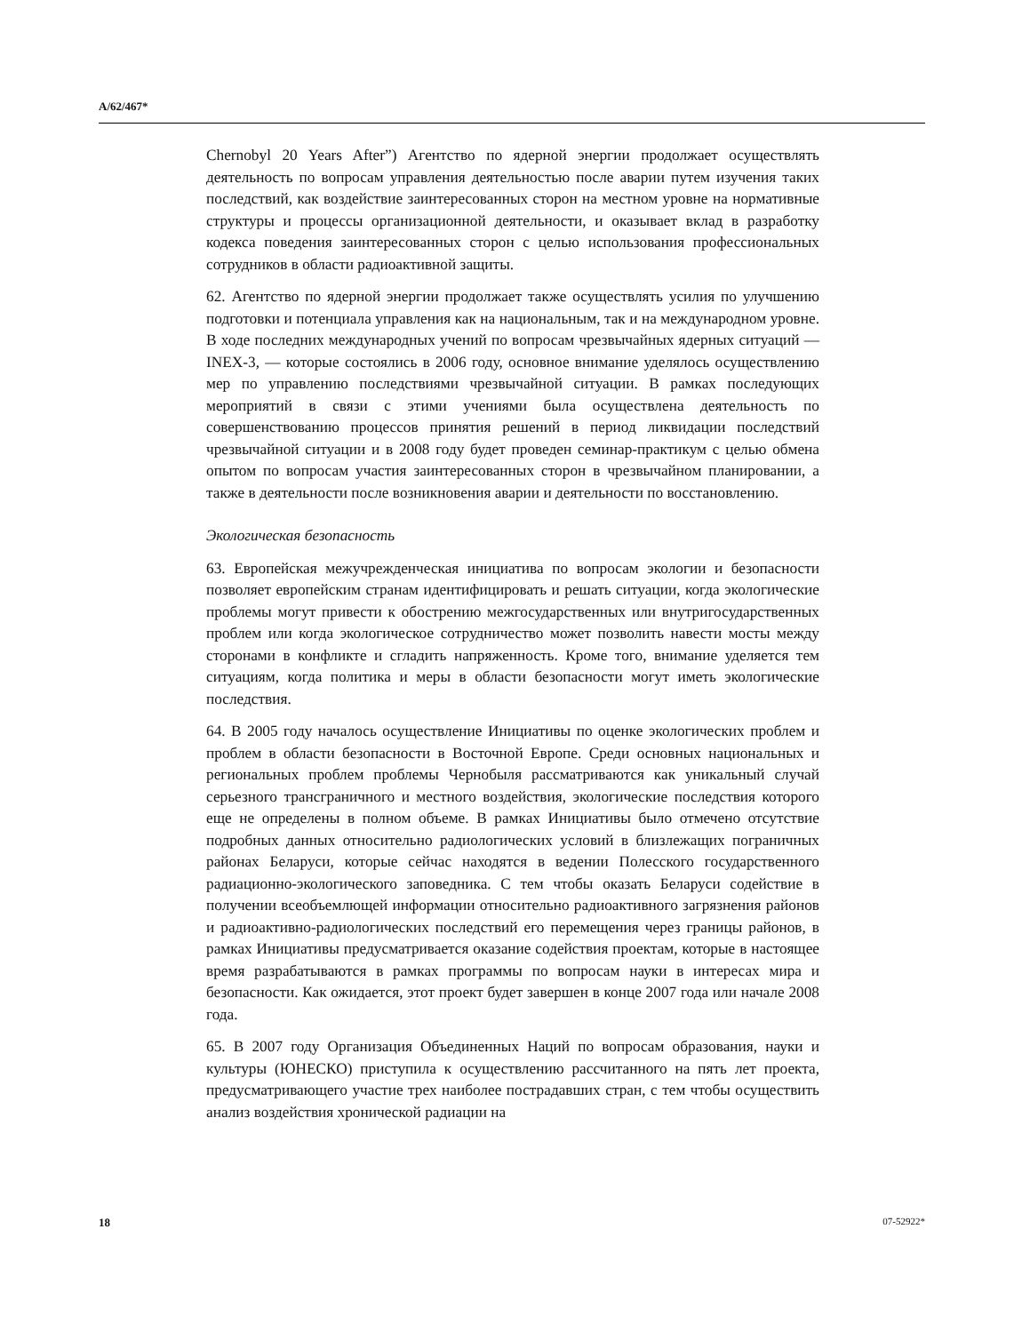A/62/467*
Chernobyl 20 Years After”) Агентство по ядерной энергии продолжает осуществлять деятельность по вопросам управления деятельностью после аварии путем изучения таких последствий, как воздействие заинтересованных сторон на местном уровне на нормативные структуры и процессы организационной деятельности, и оказывает вклад в разработку кодекса поведения заинтересованных сторон с целью использования профессиональных сотрудников в области радиоактивной защиты.
62. Агентство по ядерной энергии продолжает также осуществлять усилия по улучшению подготовки и потенциала управления как на национальным, так и на международном уровне. В ходе последних международных учений по вопросам чрезвычайных ядерных ситуаций — INEX-3, — которые состоялись в 2006 году, основное внимание уделялось осуществлению мер по управлению последствиями чрезвычайной ситуации. В рамках последующих мероприятий в связи с этими учениями была осуществлена деятельность по совершенствованию процессов принятия решений в период ликвидации последствий чрезвычайной ситуации и в 2008 году будет проведен семинар-практикум с целью обмена опытом по вопросам участия заинтересованных сторон в чрезвычайном планировании, а также в деятельности после возникновения аварии и деятельности по восстановлению.
Экологическая безопасность
63. Европейская межучрежденческая инициатива по вопросам экологии и безопасности позволяет европейским странам идентифицировать и решать ситуации, когда экологические проблемы могут привести к обострению межгосударственных или внутригосударственных проблем или когда экологическое сотрудничество может позволить навести мосты между сторонами в конфликте и сгладить напряженность. Кроме того, внимание уделяется тем ситуациям, когда политика и меры в области безопасности могут иметь экологические последствия.
64. В 2005 году началось осуществление Инициативы по оценке экологических проблем и проблем в области безопасности в Восточной Европе. Среди основных национальных и региональных проблем проблемы Чернобыля рассматриваются как уникальный случай серьезного трансграничного и местного воздействия, экологические последствия которого еще не определены в полном объеме. В рамках Инициативы было отмечено отсутствие подробных данных относительно радиологических условий в близлежащих пограничных районах Беларуси, которые сейчас находятся в ведении Полесского государственного радиационно-экологического заповедника. С тем чтобы оказать Беларуси содействие в получении всеобъемлющей информации относительно радиоактивного загрязнения районов и радиоактивно-радиологических последствий его перемещения через границы районов, в рамках Инициативы предусматривается оказание содействия проектам, которые в настоящее время разрабатываются в рамках программы по вопросам науки в интересах мира и безопасности. Как ожидается, этот проект будет завершен в конце 2007 года или начале 2008 года.
65. В 2007 году Организация Объединенных Наций по вопросам образования, науки и культуры (ЮНЕСКО) приступила к осуществлению рассчитанного на пять лет проекта, предусматривающего участие трех наиболее пострадавших стран, с тем чтобы осуществить анализ воздействия хронической радиации на
18 07-52922*